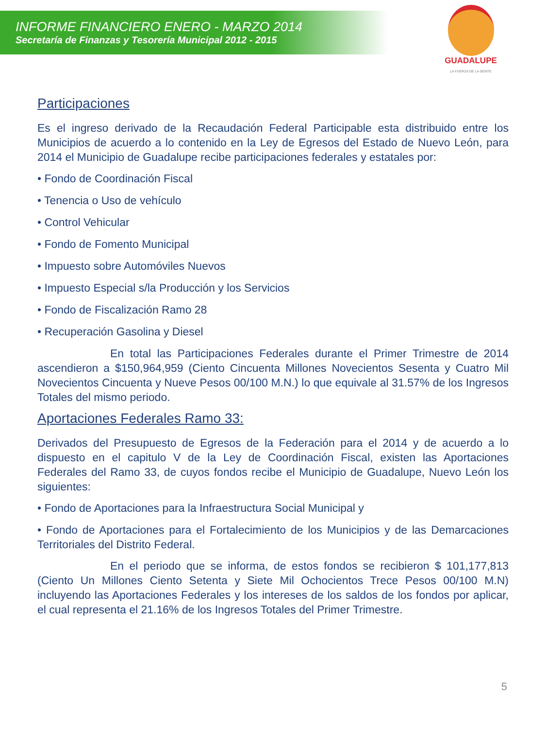INFORME FINANCIERO ENERO - MARZO 2014
Secretaría de Finanzas y Tesorería Municipal 2012 - 2015
GUADALUPE
LA FUERZA DE LA GENTE
Participaciones
Es el ingreso derivado de la Recaudación Federal Participable esta distribuido entre los Municipios de acuerdo a lo contenido en la Ley de Egresos del Estado de Nuevo León, para 2014 el Municipio de Guadalupe recibe participaciones federales y estatales por:
• Fondo de Coordinación Fiscal
• Tenencia o Uso de vehículo
• Control Vehicular
• Fondo de Fomento Municipal
• Impuesto sobre Automóviles Nuevos
• Impuesto Especial s/la Producción y los Servicios
• Fondo de Fiscalización Ramo 28
• Recuperación Gasolina y Diesel
En total las Participaciones Federales durante el Primer Trimestre de 2014 ascendieron a $150,964,959 (Ciento Cincuenta Millones Novecientos Sesenta y Cuatro Mil Novecientos Cincuenta y Nueve Pesos 00/100 M.N.) lo que equivale al 31.57% de los Ingresos Totales del mismo periodo.
Aportaciones Federales Ramo 33:
Derivados del Presupuesto de Egresos de la Federación para el 2014 y de acuerdo a lo dispuesto en el capitulo V de la Ley de Coordinación Fiscal, existen las Aportaciones Federales del Ramo 33, de cuyos fondos recibe el Municipio de Guadalupe, Nuevo León los siguientes:
• Fondo de Aportaciones para la Infraestructura Social Municipal y
• Fondo de Aportaciones para el Fortalecimiento de los Municipios y de las Demarcaciones Territoriales del Distrito Federal.
En el periodo que se informa, de estos fondos se recibieron $ 101,177,813 (Ciento Un Millones Ciento Setenta y Siete Mil Ochocientos Trece Pesos 00/100 M.N) incluyendo las Aportaciones Federales y los intereses de los saldos de los fondos por aplicar, el cual representa el 21.16% de los Ingresos Totales del Primer Trimestre.
5